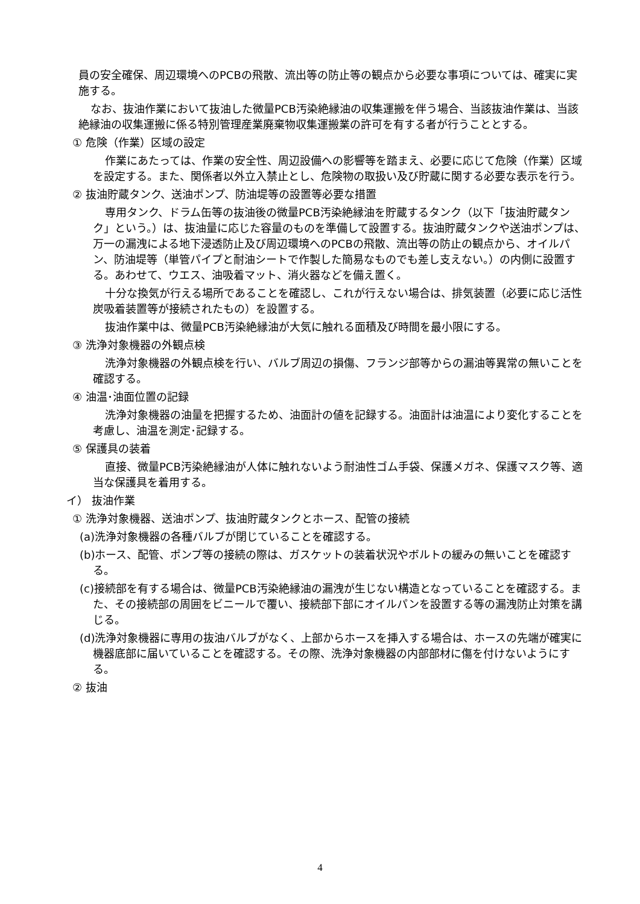員の安全確保、周辺環境へのPCBの飛散、流出等の防止等の観点から必要な事項については、確実に実施する。
なお、抜油作業において抜油した微量PCB汚染絶縁油の収集運搬を伴う場合、当該抜油作業は、当該絶縁油の収集運搬に係る特別管理産業廃棄物収集運搬業の許可を有する者が行うこととする。
① 危険（作業）区域の設定
作業にあたっては、作業の安全性、周辺設備への影響等を踏まえ、必要に応じて危険（作業）区域を設定する。また、関係者以外立入禁止とし、危険物の取扱い及び貯蔵に関する必要な表示を行う。
② 抜油貯蔵タンク、送油ポンプ、防油堤等の設置等必要な措置
専用タンク、ドラム缶等の抜油後の微量PCB汚染絶縁油を貯蔵するタンク（以下「抜油貯蔵タンク」という。）は、抜油量に応じた容量のものを準備して設置する。抜油貯蔵タンクや送油ポンプは、万一の漏洩による地下浸透防止及び周辺環境へのPCBの飛散、流出等の防止の観点から、オイルパン、防油堤等（単管パイプと耐油シートで作製した簡易なものでも差し支えない。）の内側に設置する。あわせて、ウエス、油吸着マット、消火器などを備え置く。
十分な換気が行える場所であることを確認し、これが行えない場合は、排気装置（必要に応じ活性炭吸着装置等が接続されたもの）を設置する。
抜油作業中は、微量PCB汚染絶縁油が大気に触れる面積及び時間を最小限にする。
③ 洗浄対象機器の外観点検
洗浄対象機器の外観点検を行い、バルブ周辺の損傷、フランジ部等からの漏油等異常の無いことを確認する。
④ 油温･油面位置の記録
洗浄対象機器の油量を把握するため、油面計の値を記録する。油面計は油温により変化することを考慮し、油温を測定･記録する。
⑤ 保護具の装着
直接、微量PCB汚染絶縁油が人体に触れないよう耐油性ゴム手袋、保護メガネ、保護マスク等、適当な保護具を着用する。
イ） 抜油作業
① 洗浄対象機器、送油ポンプ、抜油貯蔵タンクとホース、配管の接続
(a)洗浄対象機器の各種バルブが閉じていることを確認する。
(b)ホース、配管、ポンプ等の接続の際は、ガスケットの装着状況やボルトの緩みの無いことを確認する。
(c)接続部を有する場合は、微量PCB汚染絶縁油の漏洩が生じない構造となっていることを確認する。また、その接続部の周囲をビニールで覆い、接続部下部にオイルパンを設置する等の漏洩防止対策を講じる。
(d)洗浄対象機器に専用の抜油バルブがなく、上部からホースを挿入する場合は、ホースの先端が確実に機器底部に届いていることを確認する。その際、洗浄対象機器の内部部材に傷を付けないようにする。
② 抜油
4